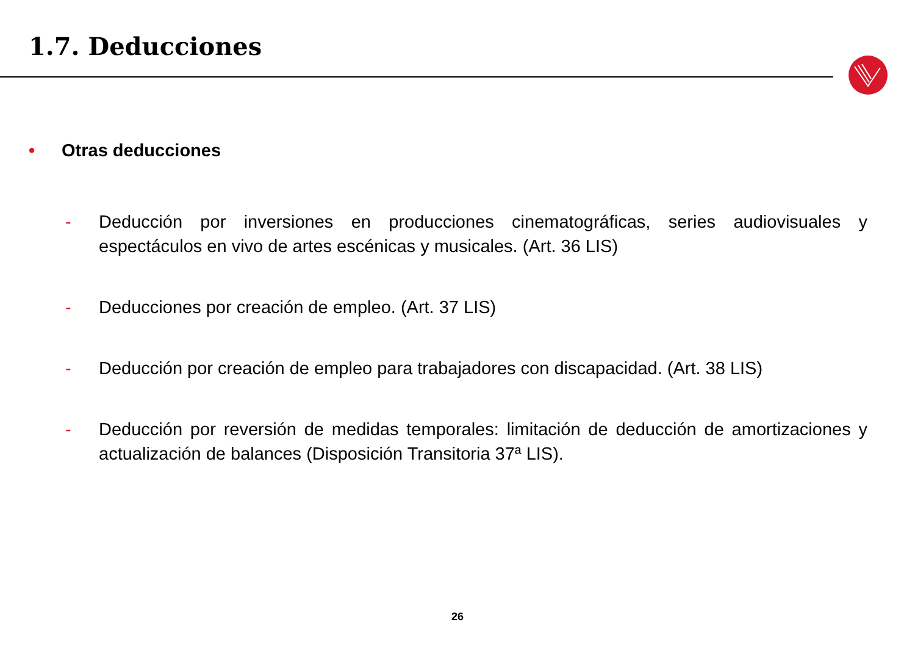1.7. Deducciones
• Otras deducciones
- Deducción por inversiones en producciones cinematográficas, series audiovisuales y espectáculos en vivo de artes escénicas y musicales. (Art. 36 LIS)
- Deducciones por creación de empleo. (Art. 37 LIS)
- Deducción por creación de empleo para trabajadores con discapacidad. (Art. 38 LIS)
- Deducción por reversión de medidas temporales: limitación de deducción de amortizaciones y actualización de balances (Disposición Transitoria 37ª LIS).
26